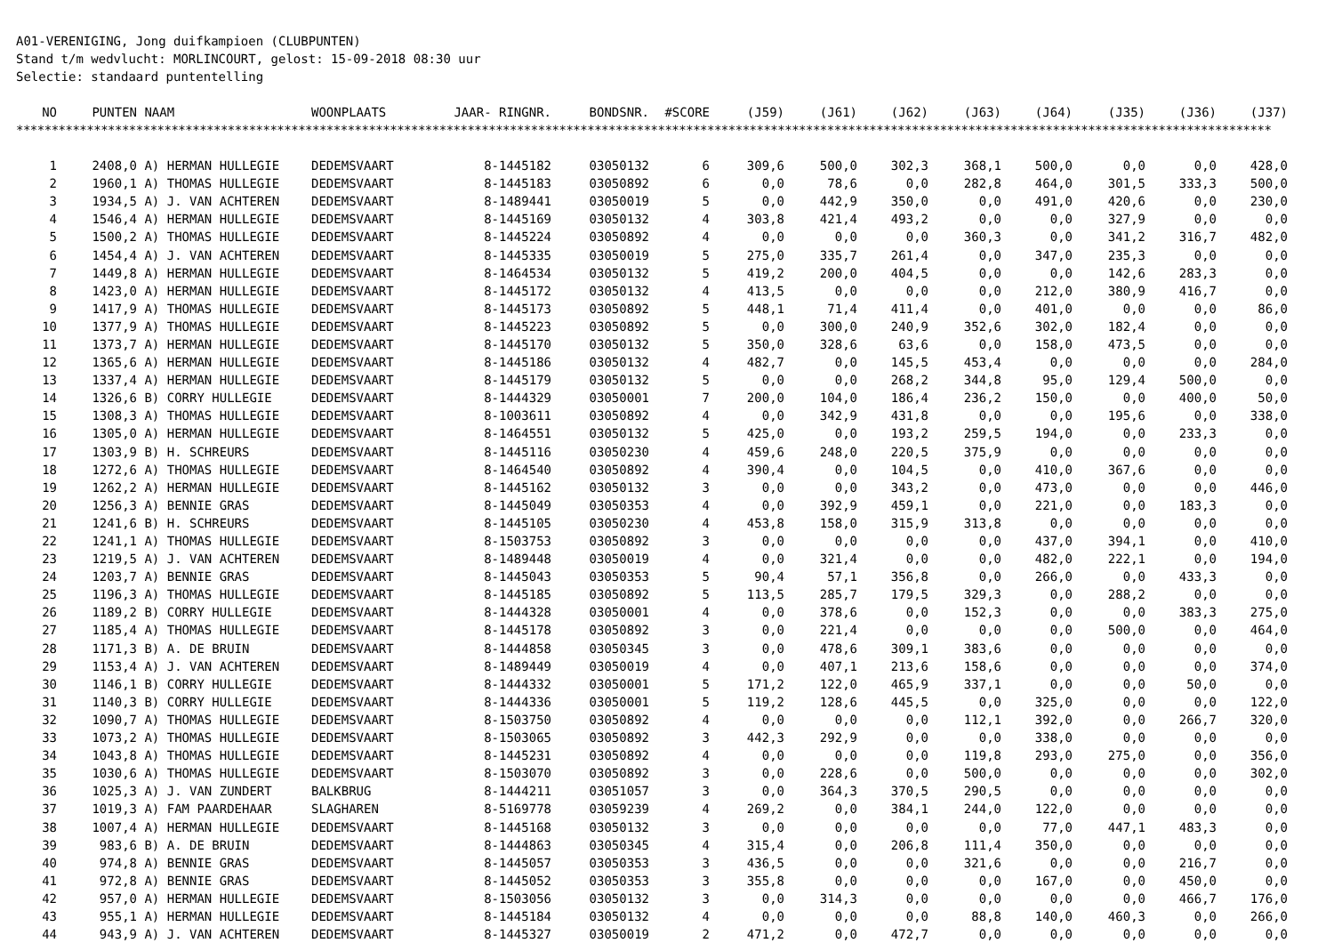A01-VERENIGING, Jong duifkampioen (CLUBPUNTEN)
Stand t/m wedvlucht: MORLINCOURT, gelost: 15-09-2018 08:30 uur
Selectie: standaard puntentelling
| NO | PUNTEN | NAAM | WOONPLAATS | JAAR- RINGNR. | BONDSNR. | #SCORE | (J59) | (J61) | (J62) | (J63) | (J64) | (J35) | (J36) | (J37) |
| --- | --- | --- | --- | --- | --- | --- | --- | --- | --- | --- | --- | --- | --- | --- |
| ********************************************************************************************************************************************************************************** | | | | | | | | | | | | | | |
| 1 | 2408,0 | A) HERMAN HULLEGIE | DEDEMSVAART | 8-1445182 | 03050132 | 6 | 309,6 | 500,0 | 302,3 | 368,1 | 500,0 | 0,0 | 0,0 | 428,0 |
| 2 | 1960,1 | A) THOMAS HULLEGIE | DEDEMSVAART | 8-1445183 | 03050892 | 6 | 0,0 | 78,6 | 0,0 | 282,8 | 464,0 | 301,5 | 333,3 | 500,0 |
| 3 | 1934,5 | A) J. VAN ACHTEREN | DEDEMSVAART | 8-1489441 | 03050019 | 5 | 0,0 | 442,9 | 350,0 | 0,0 | 491,0 | 420,6 | 0,0 | 230,0 |
| 4 | 1546,4 | A) HERMAN HULLEGIE | DEDEMSVAART | 8-1445169 | 03050132 | 4 | 303,8 | 421,4 | 493,2 | 0,0 | 0,0 | 327,9 | 0,0 | 0,0 |
| 5 | 1500,2 | A) THOMAS HULLEGIE | DEDEMSVAART | 8-1445224 | 03050892 | 4 | 0,0 | 0,0 | 0,0 | 360,3 | 0,0 | 341,2 | 316,7 | 482,0 |
| 6 | 1454,4 | A) J. VAN ACHTEREN | DEDEMSVAART | 8-1445335 | 03050019 | 5 | 275,0 | 335,7 | 261,4 | 0,0 | 347,0 | 235,3 | 0,0 | 0,0 |
| 7 | 1449,8 | A) HERMAN HULLEGIE | DEDEMSVAART | 8-1464534 | 03050132 | 5 | 419,2 | 200,0 | 404,5 | 0,0 | 0,0 | 142,6 | 283,3 | 0,0 |
| 8 | 1423,0 | A) HERMAN HULLEGIE | DEDEMSVAART | 8-1445172 | 03050132 | 4 | 413,5 | 0,0 | 0,0 | 0,0 | 212,0 | 380,9 | 416,7 | 0,0 |
| 9 | 1417,9 | A) THOMAS HULLEGIE | DEDEMSVAART | 8-1445173 | 03050892 | 5 | 448,1 | 71,4 | 411,4 | 0,0 | 401,0 | 0,0 | 0,0 | 86,0 |
| 10 | 1377,9 | A) THOMAS HULLEGIE | DEDEMSVAART | 8-1445223 | 03050892 | 5 | 0,0 | 300,0 | 240,9 | 352,6 | 302,0 | 182,4 | 0,0 | 0,0 |
| 11 | 1373,7 | A) HERMAN HULLEGIE | DEDEMSVAART | 8-1445170 | 03050132 | 5 | 350,0 | 328,6 | 63,6 | 0,0 | 158,0 | 473,5 | 0,0 | 0,0 |
| 12 | 1365,6 | A) HERMAN HULLEGIE | DEDEMSVAART | 8-1445186 | 03050132 | 4 | 482,7 | 0,0 | 145,5 | 453,4 | 0,0 | 0,0 | 0,0 | 284,0 |
| 13 | 1337,4 | A) HERMAN HULLEGIE | DEDEMSVAART | 8-1445179 | 03050132 | 5 | 0,0 | 0,0 | 268,2 | 344,8 | 95,0 | 129,4 | 500,0 | 0,0 |
| 14 | 1326,6 | B) CORRY HULLEGIE | DEDEMSVAART | 8-1444329 | 03050001 | 7 | 200,0 | 104,0 | 186,4 | 236,2 | 150,0 | 0,0 | 400,0 | 50,0 |
| 15 | 1308,3 | A) THOMAS HULLEGIE | DEDEMSVAART | 8-1003611 | 03050892 | 4 | 0,0 | 342,9 | 431,8 | 0,0 | 0,0 | 195,6 | 0,0 | 338,0 |
| 16 | 1305,0 | A) HERMAN HULLEGIE | DEDEMSVAART | 8-1464551 | 03050132 | 5 | 425,0 | 0,0 | 193,2 | 259,5 | 194,0 | 0,0 | 233,3 | 0,0 |
| 17 | 1303,9 | B) H. SCHREURS | DEDEMSVAART | 8-1445116 | 03050230 | 4 | 459,6 | 248,0 | 220,5 | 375,9 | 0,0 | 0,0 | 0,0 | 0,0 |
| 18 | 1272,6 | A) THOMAS HULLEGIE | DEDEMSVAART | 8-1464540 | 03050892 | 4 | 390,4 | 0,0 | 104,5 | 0,0 | 410,0 | 367,6 | 0,0 | 0,0 |
| 19 | 1262,2 | A) HERMAN HULLEGIE | DEDEMSVAART | 8-1445162 | 03050132 | 3 | 0,0 | 0,0 | 343,2 | 0,0 | 473,0 | 0,0 | 0,0 | 446,0 |
| 20 | 1256,3 | A) BENNIE GRAS | DEDEMSVAART | 8-1445049 | 03050353 | 4 | 0,0 | 392,9 | 459,1 | 0,0 | 221,0 | 0,0 | 183,3 | 0,0 |
| 21 | 1241,6 | B) H. SCHREURS | DEDEMSVAART | 8-1445105 | 03050230 | 4 | 453,8 | 158,0 | 315,9 | 313,8 | 0,0 | 0,0 | 0,0 | 0,0 |
| 22 | 1241,1 | A) THOMAS HULLEGIE | DEDEMSVAART | 8-1503753 | 03050892 | 3 | 0,0 | 0,0 | 0,0 | 0,0 | 437,0 | 394,1 | 0,0 | 410,0 |
| 23 | 1219,5 | A) J. VAN ACHTEREN | DEDEMSVAART | 8-1489448 | 03050019 | 4 | 0,0 | 321,4 | 0,0 | 0,0 | 482,0 | 222,1 | 0,0 | 194,0 |
| 24 | 1203,7 | A) BENNIE GRAS | DEDEMSVAART | 8-1445043 | 03050353 | 5 | 90,4 | 57,1 | 356,8 | 0,0 | 266,0 | 0,0 | 433,3 | 0,0 |
| 25 | 1196,3 | A) THOMAS HULLEGIE | DEDEMSVAART | 8-1445185 | 03050892 | 5 | 113,5 | 285,7 | 179,5 | 329,3 | 0,0 | 288,2 | 0,0 | 0,0 |
| 26 | 1189,2 | B) CORRY HULLEGIE | DEDEMSVAART | 8-1444328 | 03050001 | 4 | 0,0 | 378,6 | 0,0 | 152,3 | 0,0 | 0,0 | 383,3 | 275,0 |
| 27 | 1185,4 | A) THOMAS HULLEGIE | DEDEMSVAART | 8-1445178 | 03050892 | 3 | 0,0 | 221,4 | 0,0 | 0,0 | 0,0 | 500,0 | 0,0 | 464,0 |
| 28 | 1171,3 | B) A. DE BRUIN | DEDEMSVAART | 8-1444858 | 03050345 | 3 | 0,0 | 478,6 | 309,1 | 383,6 | 0,0 | 0,0 | 0,0 | 0,0 |
| 29 | 1153,4 | A) J. VAN ACHTEREN | DEDEMSVAART | 8-1489449 | 03050019 | 4 | 0,0 | 407,1 | 213,6 | 158,6 | 0,0 | 0,0 | 0,0 | 374,0 |
| 30 | 1146,1 | B) CORRY HULLEGIE | DEDEMSVAART | 8-1444332 | 03050001 | 5 | 171,2 | 122,0 | 465,9 | 337,1 | 0,0 | 0,0 | 50,0 | 0,0 |
| 31 | 1140,3 | B) CORRY HULLEGIE | DEDEMSVAART | 8-1444336 | 03050001 | 5 | 119,2 | 128,6 | 445,5 | 0,0 | 325,0 | 0,0 | 0,0 | 122,0 |
| 32 | 1090,7 | A) THOMAS HULLEGIE | DEDEMSVAART | 8-1503750 | 03050892 | 4 | 0,0 | 0,0 | 0,0 | 112,1 | 392,0 | 0,0 | 266,7 | 320,0 |
| 33 | 1073,2 | A) THOMAS HULLEGIE | DEDEMSVAART | 8-1503065 | 03050892 | 3 | 442,3 | 292,9 | 0,0 | 0,0 | 338,0 | 0,0 | 0,0 | 0,0 |
| 34 | 1043,8 | A) THOMAS HULLEGIE | DEDEMSVAART | 8-1445231 | 03050892 | 4 | 0,0 | 0,0 | 0,0 | 119,8 | 293,0 | 275,0 | 0,0 | 356,0 |
| 35 | 1030,6 | A) THOMAS HULLEGIE | DEDEMSVAART | 8-1503070 | 03050892 | 3 | 0,0 | 228,6 | 0,0 | 500,0 | 0,0 | 0,0 | 0,0 | 302,0 |
| 36 | 1025,3 | A) J. VAN ZUNDERT | BALKBRUG | 8-1444211 | 03051057 | 3 | 0,0 | 364,3 | 370,5 | 290,5 | 0,0 | 0,0 | 0,0 | 0,0 |
| 37 | 1019,3 | A) FAM PAARDEHAAR | SLAGHAREN | 8-5169778 | 03059239 | 4 | 269,2 | 0,0 | 384,1 | 244,0 | 122,0 | 0,0 | 0,0 | 0,0 |
| 38 | 1007,4 | A) HERMAN HULLEGIE | DEDEMSVAART | 8-1445168 | 03050132 | 3 | 0,0 | 0,0 | 0,0 | 0,0 | 77,0 | 447,1 | 483,3 | 0,0 |
| 39 | 983,6 | B) A. DE BRUIN | DEDEMSVAART | 8-1444863 | 03050345 | 4 | 315,4 | 0,0 | 206,8 | 111,4 | 350,0 | 0,0 | 0,0 | 0,0 |
| 40 | 974,8 | A) BENNIE GRAS | DEDEMSVAART | 8-1445057 | 03050353 | 3 | 436,5 | 0,0 | 0,0 | 321,6 | 0,0 | 0,0 | 216,7 | 0,0 |
| 41 | 972,8 | A) BENNIE GRAS | DEDEMSVAART | 8-1445052 | 03050353 | 3 | 355,8 | 0,0 | 0,0 | 0,0 | 167,0 | 0,0 | 450,0 | 0,0 |
| 42 | 957,0 | A) HERMAN HULLEGIE | DEDEMSVAART | 8-1503056 | 03050132 | 3 | 0,0 | 314,3 | 0,0 | 0,0 | 0,0 | 0,0 | 466,7 | 176,0 |
| 43 | 955,1 | A) HERMAN HULLEGIE | DEDEMSVAART | 8-1445184 | 03050132 | 4 | 0,0 | 0,0 | 0,0 | 88,8 | 140,0 | 460,3 | 0,0 | 266,0 |
| 44 | 943,9 | A) J. VAN ACHTEREN | DEDEMSVAART | 8-1445327 | 03050019 | 2 | 471,2 | 0,0 | 472,7 | 0,0 | 0,0 | 0,0 | 0,0 | 0,0 |